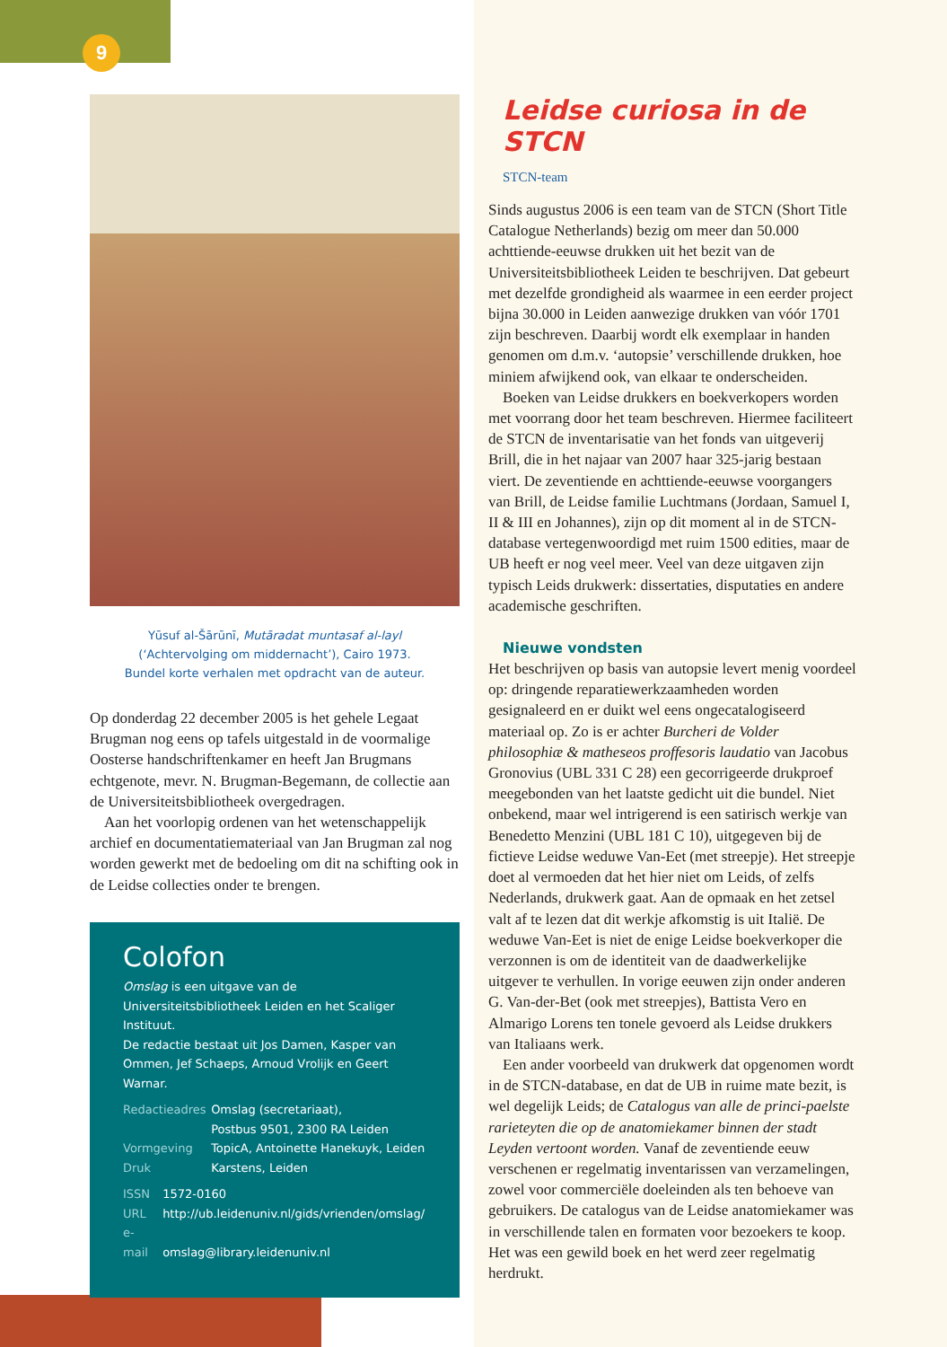9
Yūsuf al-Šārūnī, Mutāradat muntasaf al-layl
(‘Achtervolging om middernacht’), Cairo 1973.
Bundel korte verhalen met opdracht van de auteur.
Op donderdag 22 december 2005 is het gehele Legaat Brugman nog eens op tafels uitgestald in de voormalige Oosterse handschriftenkamer en heeft Jan Brugmans echtgenote, mevr. N. Brugman-Begemann, de collectie aan de Universiteitsbibliotheek overgedragen.
Aan het voorlopig ordenen van het wetenschappelijk archief en documentatiemateriaal van Jan Brugman zal nog worden gewerkt met de bedoeling om dit na schifting ook in de Leidse collecties onder te brengen.
Colofon
Omslag is een uitgave van de Universiteitsbibliotheek Leiden en het Scaliger Instituut.
De redactie bestaat uit Jos Damen, Kasper van Ommen, Jef Schaeps, Arnoud Vrolijk en Geert Warnar.
Redactieadres Omslag (secretariaat),
Postbus 9501, 2300 RA Leiden
Vormgeving TopicA, Antoinette Hanekuyk, Leiden
Druk Karstens, Leiden
ISSN 1572-0160
URL http://ub.leidenuniv.nl/gids/vrienden/omslag/
e-mail omslag@library.leidenuniv.nl
Leidse curiosa in de STCN
STCN-team
Sinds augustus 2006 is een team van de STCN (Short Title Catalogue Netherlands) bezig om meer dan 50.000 achttiende-eeuwse drukken uit het bezit van de Universiteitsbibliotheek Leiden te beschrijven. Dat gebeurt met dezelfde grondigheid als waarmee in een eerder project bijna 30.000 in Leiden aanwezige drukken van vóór 1701 zijn beschreven. Daarbij wordt elk exemplaar in handen genomen om d.m.v. ‘autopsie’ verschillende drukken, hoe miniem afwijkend ook, van elkaar te onderscheiden.
Boeken van Leidse drukkers en boekverkopers worden met voorrang door het team beschreven. Hiermee faciliteert de STCN de inventarisatie van het fonds van uitgeverij Brill, die in het najaar van 2007 haar 325-jarig bestaan viert. De zeventiende en achttiende-eeuwse voorgangers van Brill, de Leidse familie Luchtmans (Jordaan, Samuel I, II & III en Johannes), zijn op dit moment al in de STCN-database vertegenwoordigd met ruim 1500 edities, maar de UB heeft er nog veel meer. Veel van deze uitgaven zijn typisch Leids drukwerk: dissertaties, disputaties en andere academische geschriften.
Nieuwe vondsten
Het beschrijven op basis van autopsie levert menig voordeel op: dringende reparatiewerkzaamheden worden gesignaleerd en er duikt wel eens ongecatalogiseerd materiaal op. Zo is er achter Burcheri de Volder philosophiæ & matheseos proffesoris laudatio van Jacobus Gronovius (UBL 331 C 28) een gecorrigeerde drukproef meegebonden van het laatste gedicht uit die bundel. Niet onbekend, maar wel intrigerend is een satirisch werkje van Benedetto Menzini (UBL 181 C 10), uitgegeven bij de fictieve Leidse weduwe Van-Eet (met streepje). Het streepje doet al vermoeden dat het hier niet om Leids, of zelfs Nederlands, drukwerk gaat. Aan de opmaak en het zetsel valt af te lezen dat dit werkje afkomstig is uit Italië. De weduwe Van-Eet is niet de enige Leidse boekverkoper die verzonnen is om de identiteit van de daadwerkelijke uitgever te verhullen. In vorige eeuwen zijn onder anderen G. Van-der-Bet (ook met streepjes), Battista Vero en Almarigo Lorens ten tonele gevoerd als Leidse drukkers van Italiaans werk.
Een ander voorbeeld van drukwerk dat opgenomen wordt in de STCN-database, en dat de UB in ruime mate bezit, is wel degelijk Leids; de Catalogus van alle de princi-paelste rarieteyten die op de anatomiekamer binnen der stadt Leyden vertoont worden. Vanaf de zeventiende eeuw verschenen er regelmatig inventarissen van verzamelingen, zowel voor commerciële doeleinden als ten behoeve van gebruikers. De catalogus van de Leidse anatomiekamer was in verschillende talen en formaten voor bezoekers te koop. Het was een gewild boek en het werd zeer regelmatig herdrukt.